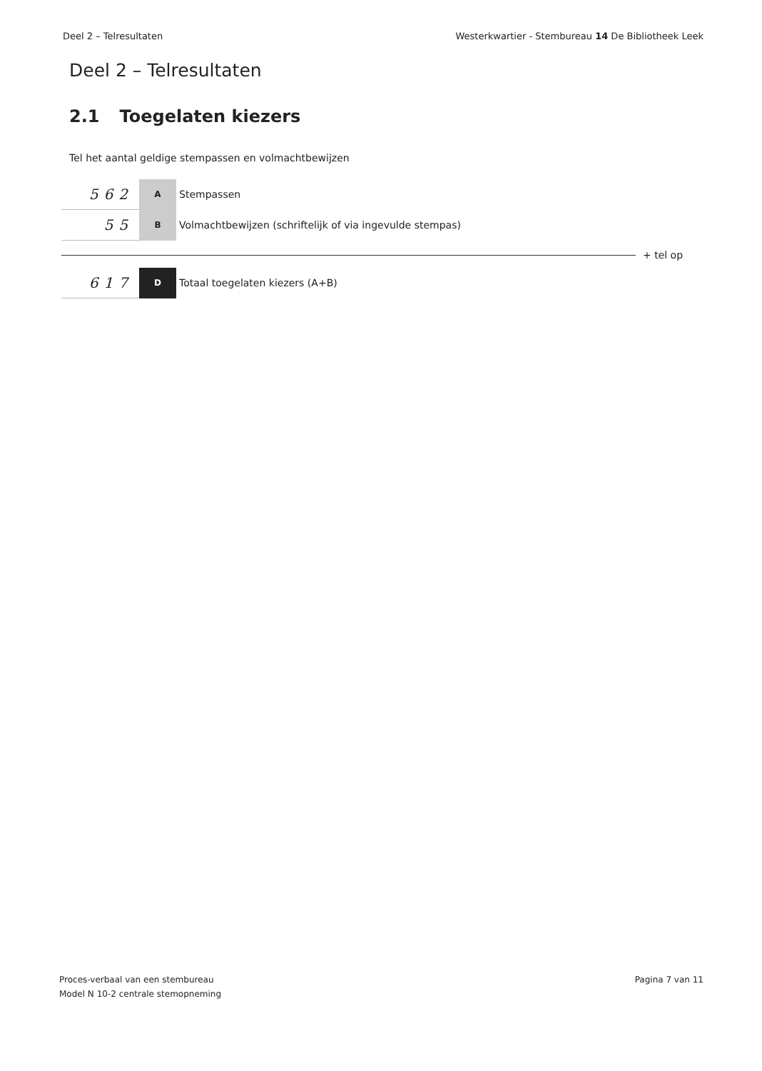Deel 2 – Telresultaten Westerkwartier - Stembureau 14 De Bibliotheek Leek
Deel 2 – Telresultaten
2.1 Toegelaten kiezers
Tel het aantal geldige stempassen en volmachtbewijzen
| 562 | A | Stempassen |
| 55 | B | Volmachtbewijzen (schriftelijk of via ingevulde stempas) |
+ tel op
| 617 | D | Totaal toegelaten kiezers (A+B) |
Proces-verbaal van een stembureau
Model N 10-2 centrale stemopneming
Pagina 7 van 11